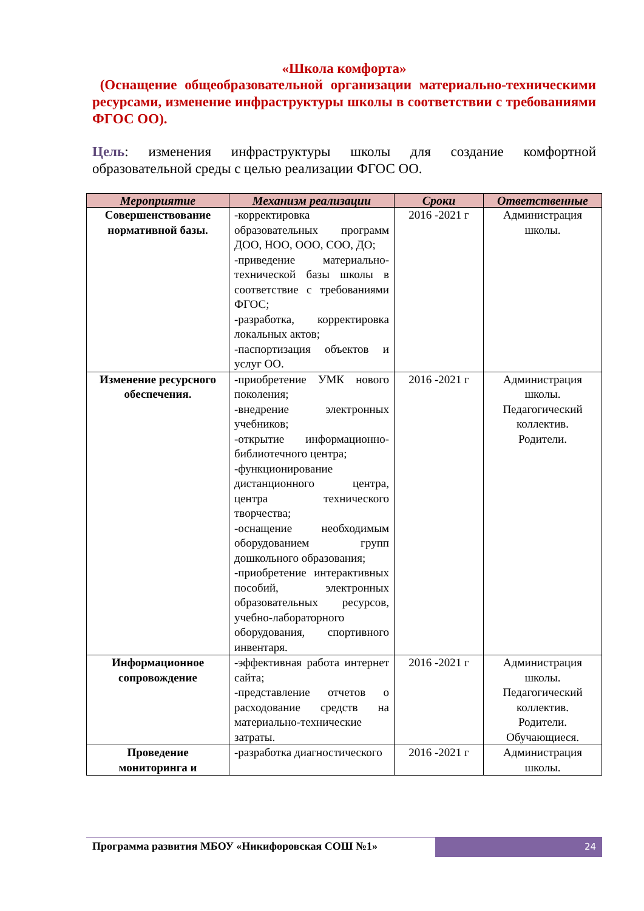«Школа комфорта»
(Оснащение общеобразовательной организации материально-техническими ресурсами, изменение инфраструктуры школы в соответствии с требованиями ФГОС ОО).
Цель: изменения инфраструктуры школы для создание комфортной образовательной среды с целью реализации ФГОС ОО.
| Мероприятие | Механизм реализации | Сроки | Ответственные |
| --- | --- | --- | --- |
| Совершенствование нормативной базы. | -корректировка образовательных программ ДОО, НОО, ООО, СОО, ДО; -приведение материально-технической базы школы в соответствие с требованиями ФГОС; -разработка, корректировка локальных актов; -паспортизация объектов и услуг ОО. | 2016 -2021 г | Администрация школы. |
| Изменение ресурсного обеспечения. | -приобретение УМК нового поколения; -внедрение электронных учебников; -открытие информационно-библиотечного центра; -функционирование дистанционного центра, центра технического творчества; -оснащение необходимым оборудованием групп дошкольного образования; -приобретение интерактивных пособий, электронных образовательных ресурсов, учебно-лабораторного оборудования, спортивного инвентаря. | 2016 -2021 г | Администрация школы. Педагогический коллектив. Родители. |
| Информационное сопровождение | -эффективная работа интернет сайта; -представление отчетов о расходование средств на материально-технические затраты. | 2016 -2021 г | Администрация школы. Педагогический коллектив. Родители. Обучающиеся. |
| Проведение мониторинга и | -разработка диагностического | 2016 -2021 г | Администрация школы. |
Программа развития МБОУ «Никифоровская СОШ №1»
24